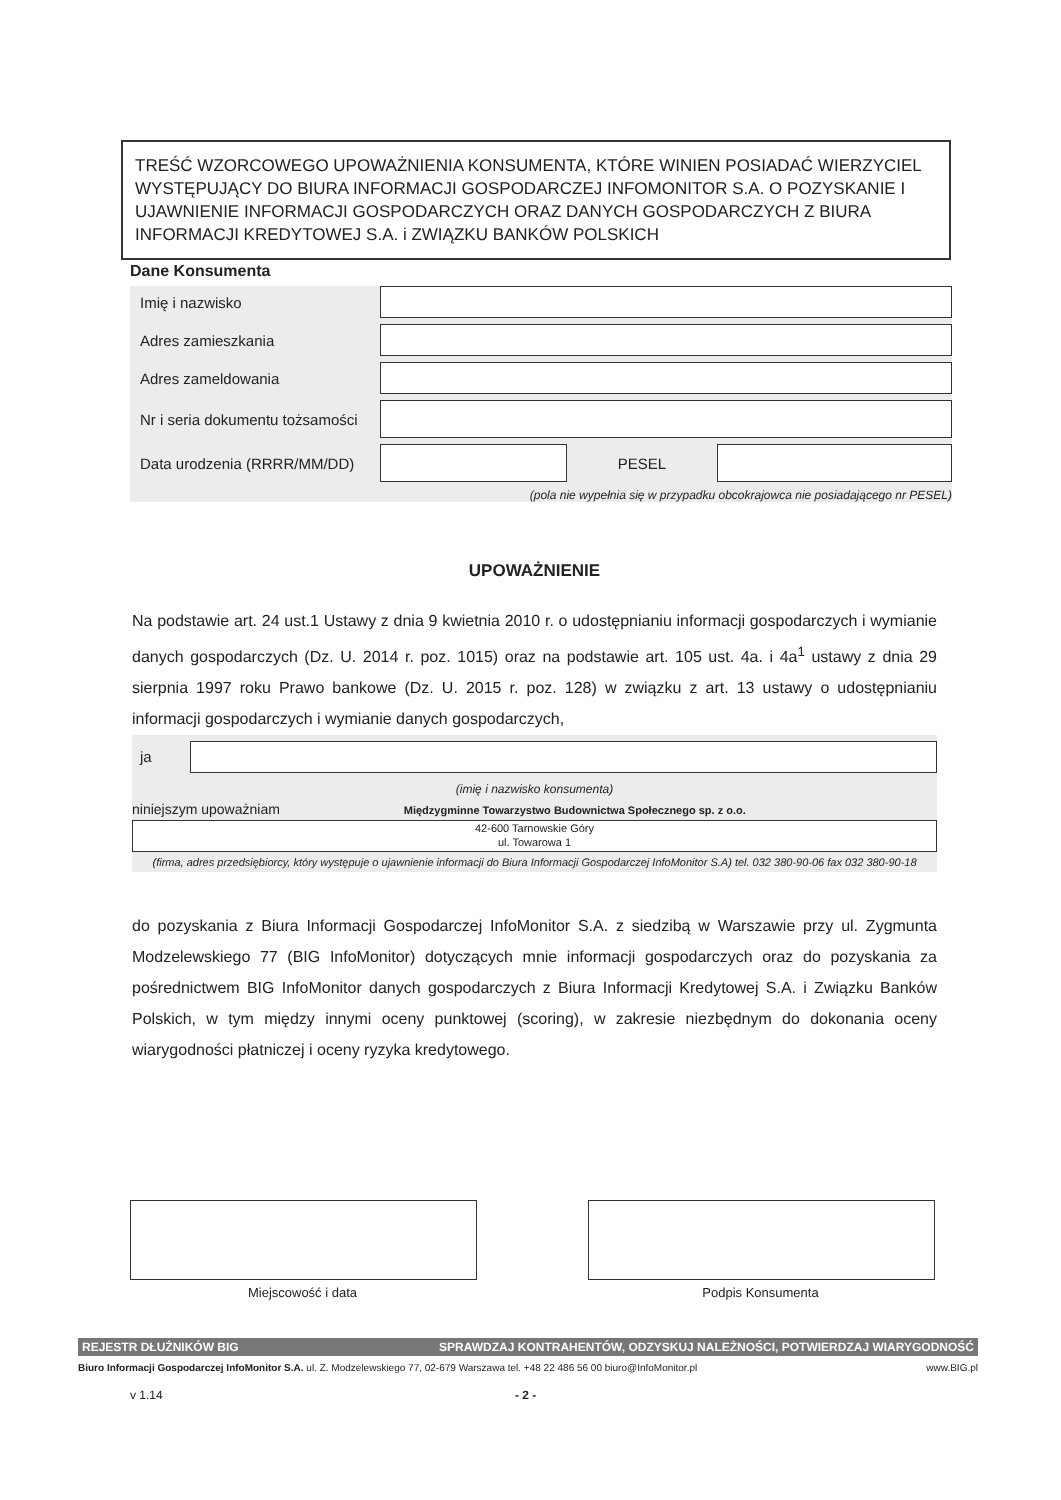TREŚĆ WZORCOWEGO UPOWAŻNIENIA KONSUMENTA, KTÓRE WINIEN POSIADAĆ WIERZYCIEL WYSTĘPUJĄCY DO BIURA INFORMACJI GOSPODARCZEJ INFOMONITOR S.A. O POZYSKANIE I UJAWNIENIE INFORMACJI GOSPODARCZYCH ORAZ DANYCH GOSPODARCZYCH Z BIURA INFORMACJI KREDYTOWEJ S.A. i ZWIĄZKU BANKÓW POLSKICH
Dane Konsumenta
Imię i nazwisko
Adres zamieszkania
Adres zameldowania
Nr i seria dokumentu tożsamości
Data urodzenia (RRRR/MM/DD)
PESEL
(pola nie wypełnia się w przypadku obcokrajowca nie posiadającego nr PESEL)
UPOWAŻNIENIE
Na podstawie art. 24 ust.1 Ustawy z dnia 9 kwietnia 2010 r. o udostępnianiu informacji gospodarczych i wymianie danych gospodarczych (Dz. U. 2014 r. poz. 1015) oraz na podstawie art. 105 ust. 4a. i 4a<sup>1</sup> ustawy z dnia 29 sierpnia 1997 roku Prawo bankowe (Dz. U. 2015 r. poz. 128) w związku z art. 13 ustawy o udostępnianiu informacji gospodarczych i wymianie danych gospodarczych,
ja
(imię i nazwisko konsumenta)
niniejszym upoważniam Międzygminne Towarzystwo Budownictwa Społecznego sp. z o.o.
42-600 Tarnowskie Góry
ul. Towarowa 1
(firma, adres przedsiębiorcy, który występuje o ujawnienie informacji do Biura Informacji Gospodarczej InfoMonitor S.A) tel. 032 380-90-06 fax 032 380-90-18
do pozyskania z Biura Informacji Gospodarczej InfoMonitor S.A. z siedzibą w Warszawie przy ul. Zygmunta Modzelewskiego 77 (BIG InfoMonitor) dotyczących mnie informacji gospodarczych oraz do pozyskania za pośrednictwem BIG InfoMonitor danych gospodarczych z Biura Informacji Kredytowej S.A. i Związku Banków Polskich, w tym między innymi oceny punktowej (scoring), w zakresie niezbędnym do dokonania oceny wiarygodności płatniczej i oceny ryzyka kredytowego.
Miejscowość i data Podpis Konsumenta
REJESTR DŁUŻNIKÓW BIG SPRAWDZAJ KONTRAHENTÓW, ODZYSKUJ NALEŻNOŚCI, POTWIERDZAJ WIARYGODNOŚĆ
Biuro Informacji Gospodarczej InfoMonitor S.A. ul. Z. Modzelewskiego 77, 02-679 Warszawa tel. +48 22 486 56 00 biuro@InfoMonitor.pl www.BIG.pl
v 1.14 - 2 -